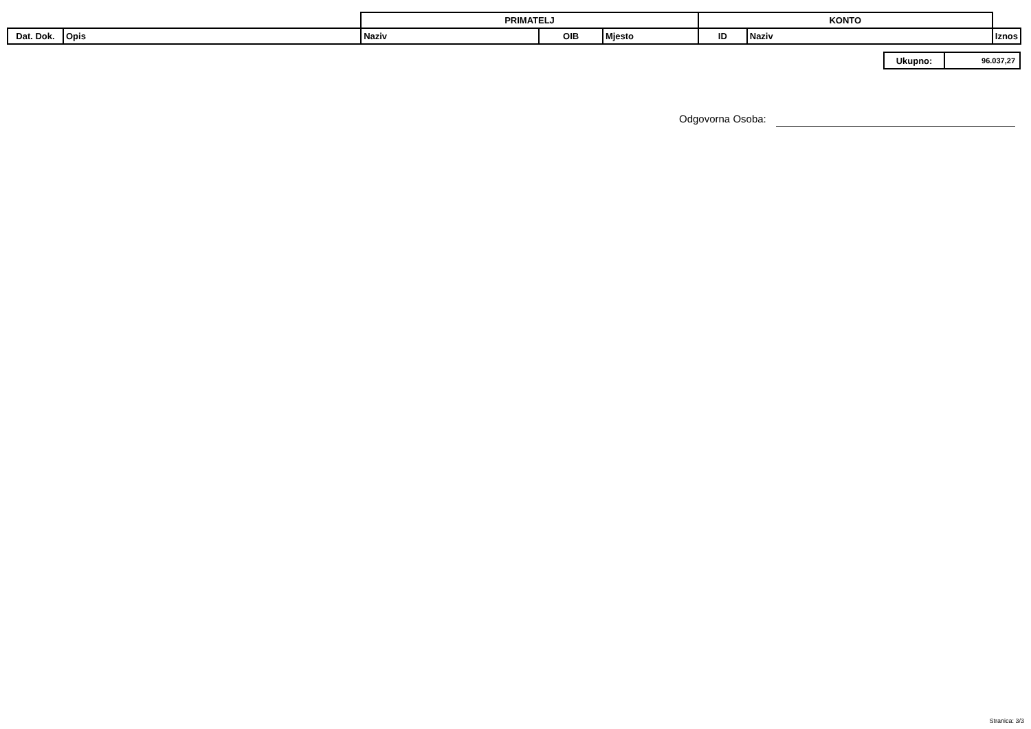| | | PRIMATELJ | | | KONTO | | |
| Dat. Dok. | Opis | Naziv | OIB | Mjesto | ID | Naziv | Iznos |
| Ukupno: | 96.037,27 |
Odgovorna Osoba:
Stranica: 3/3